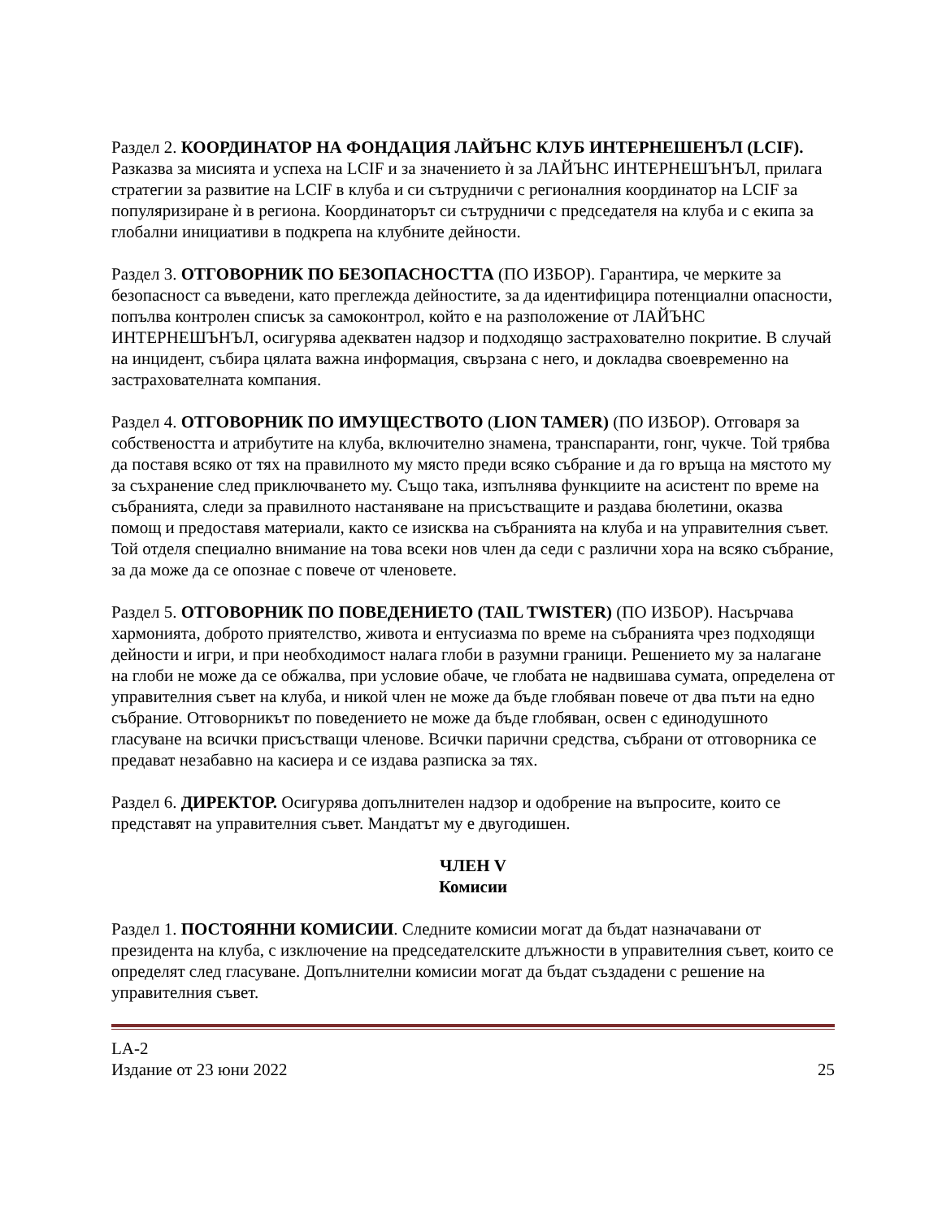Раздел 2. КООРДИНАТОР НА ФОНДАЦИЯ ЛАЙЪНС КЛУБ ИНТЕРНЕШЕНЪЛ (LCIF). Разказва за мисията и успеха на LCIF и за значението ѝ за ЛАЙЪНС ИНТЕРНЕШЪНЪЛ, прилага стратегии за развитие на LCIF в клуба и си сътрудничи с регионалния координатор на LCIF за популяризиране ѝ в региона. Координаторът си сътрудничи с председателя на клуба и с екипа за глобални инициативи в подкрепа на клубните дейности.
Раздел 3. ОТГОВОРНИК ПО БЕЗОПАСНОСТТА (ПО ИЗБОР). Гарантира, че мерките за безопасност са въведени, като преглежда дейностите, за да идентифицира потенциални опасности, попълва контролен списък за самоконтрол, който е на разположение от ЛАЙЪНС ИНТЕРНЕШЪНЪЛ, осигурява адекватен надзор и подходящо застрахователно покритие. В случай на инцидент, събира цялата важна информация, свързана с него, и докладва своевременно на застрахователната компания.
Раздел 4. ОТГОВОРНИК ПО ИМУЩЕСТВОТО (LION TAMER) (ПО ИЗБОР). Отговаря за собствеността и атрибутите на клуба, включително знамена, транспаранти, гонг, чукче. Той трябва да поставя всяко от тях на правилното му място преди всяко събрание и да го връща на мястото му за съхранение след приключването му. Също така, изпълнява функциите на асистент по време на събранията, следи за правилното настаняване на присъстващите и раздава бюлетини, оказва помощ и предоставя материали, както се изисква на събранията на клуба и на управителния съвет. Той отделя специално внимание на това всеки нов член да седи с различни хора на всяко събрание, за да може да се опознае с повече от членовете.
Раздел 5. ОТГОВОРНИК ПО ПОВЕДЕНИЕТО (TAIL TWISTER) (ПО ИЗБОР). Насърчава хармонията, доброто приятелство, живота и ентусиазма по време на събранията чрез подходящи дейности и игри, и при необходимост налага глоби в разумни граници. Решението му за налагане на глоби не може да се обжалва, при условие обаче, че глобата не надвишава сумата, определена от управителния съвет на клуба, и никой член не може да бъде глобяван повече от два пъти на едно събрание. Отговорникът по поведението не може да бъде глобяван, освен с единодушното гласуване на всички присъстващи членове. Всички парични средства, събрани от отговорника се предават незабавно на касиера и се издава разписка за тях.
Раздел 6. ДИРЕКТОР. Осигурява допълнителен надзор и одобрение на въпросите, които се представят на управителния съвет. Мандатът му е двугодишен.
ЧЛЕН V
Комисии
Раздел 1. ПОСТОЯННИ КОМИСИИ. Следните комисии могат да бъдат назначавани от президента на клуба, с изключение на председателските длъжности в управителния съвет, които се определят след гласуване. Допълнителни комисии могат да бъдат създадени с решение на управителния съвет.
LA-2
Издание от 23 юни 2022 25